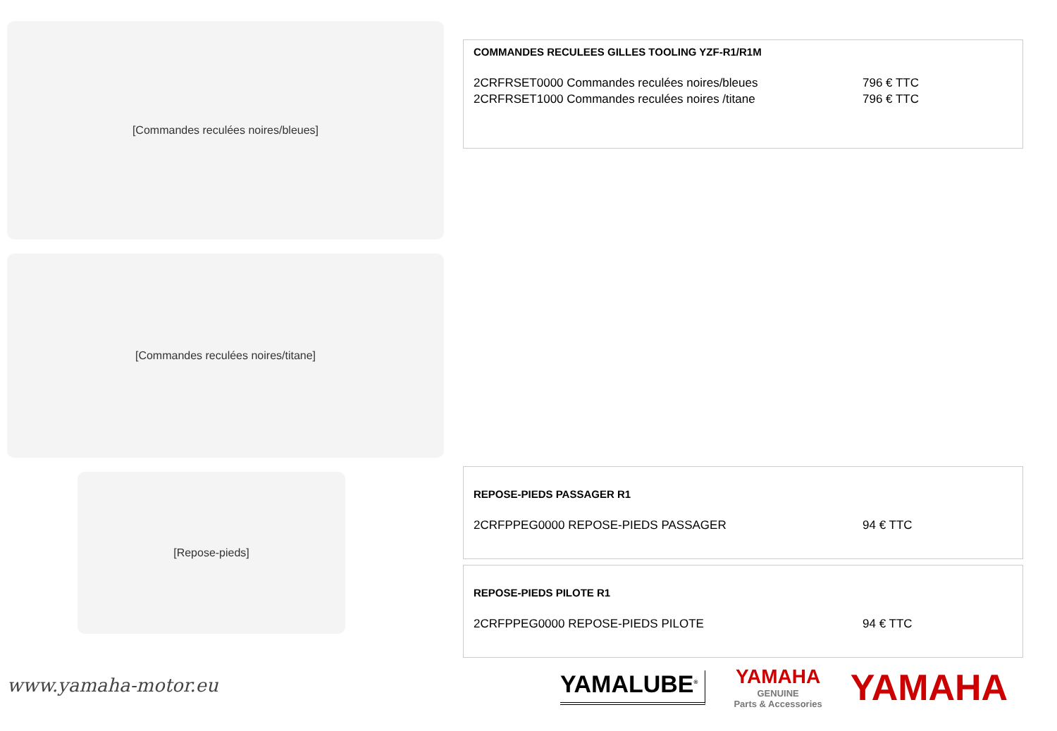[Commandes reculées noires/bleues]
[Commandes reculées noires/titane]
[Repose-pieds]
COMMANDES RECULEES GILLES TOOLING YZF-R1/R1M
2CRFRSET0000 Commandes reculées noires/bleues 796 € TTC
2CRFRSET1000 Commandes reculées noires /titane 796 € TTC
REPOSE-PIEDS PASSAGER R1
2CRFPPEG0000 REPOSE-PIEDS PASSAGER 94 € TTC
REPOSE-PIEDS PILOTE R1
2CRFPPEG0000 REPOSE-PIEDS PILOTE 94 € TTC
www.yamaha-motor.eu
YAMALUBE<sup>®</sup>
YAMAHA
GENUINE
Parts & Accessories
YAMAHA